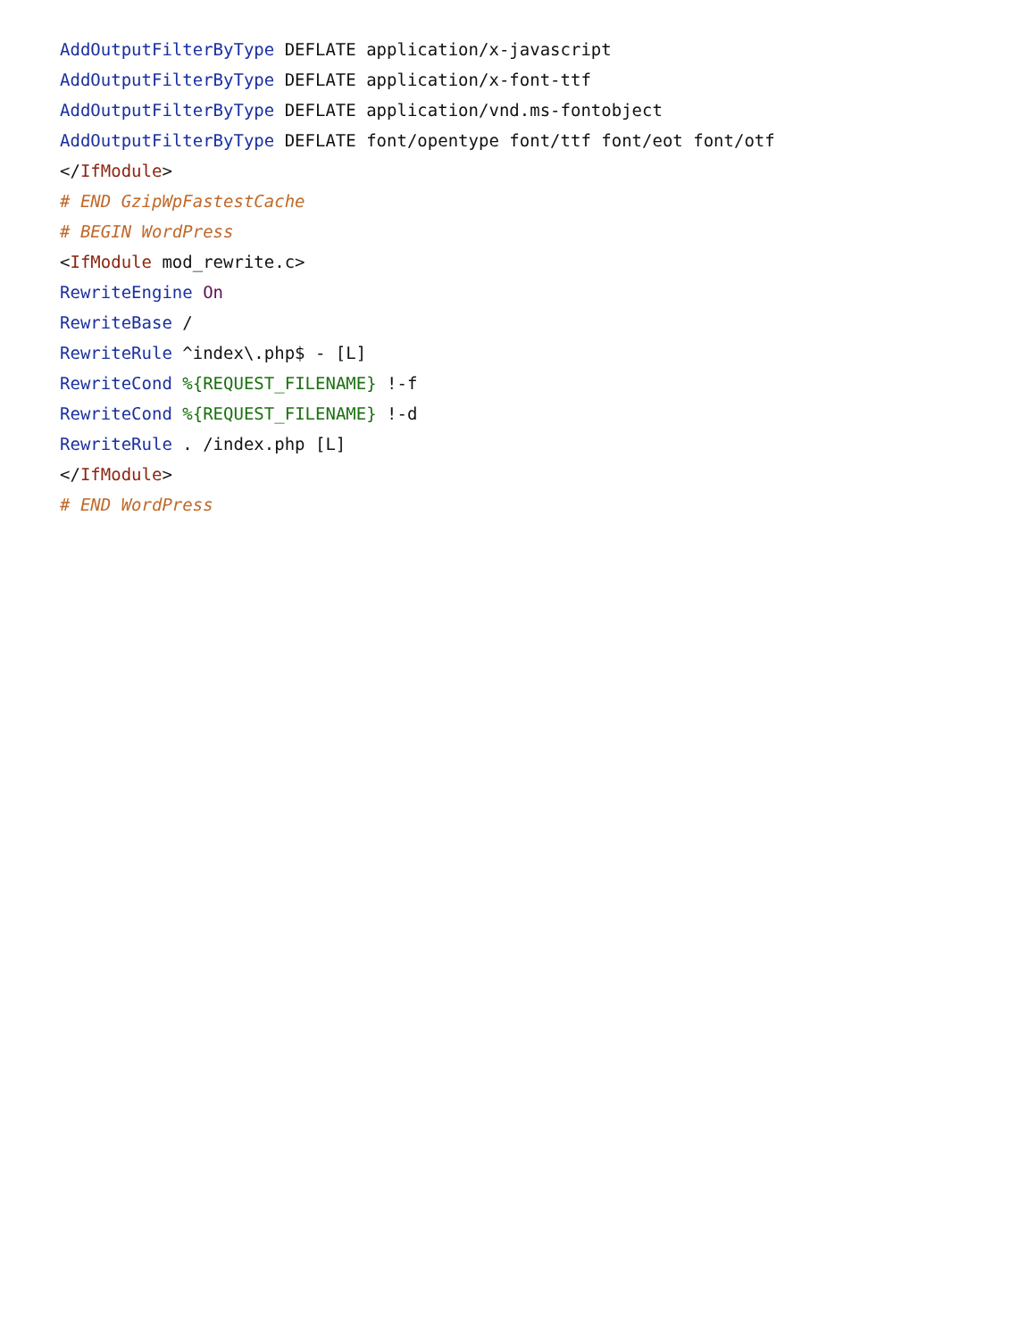AddOutputFilterByType DEFLATE application/x-javascript
AddOutputFilterByType DEFLATE application/x-font-ttf
AddOutputFilterByType DEFLATE application/vnd.ms-fontobject
AddOutputFilterByType DEFLATE font/opentype font/ttf font/eot font/otf
</IfModule>
# END GzipWpFastestCache
# BEGIN WordPress
<IfModule mod_rewrite.c>
RewriteEngine On
RewriteBase /
RewriteRule ^index\.php$ - [L]
RewriteCond %{REQUEST_FILENAME} !-f
RewriteCond %{REQUEST_FILENAME} !-d
RewriteRule . /index.php [L]
</IfModule>
# END WordPress